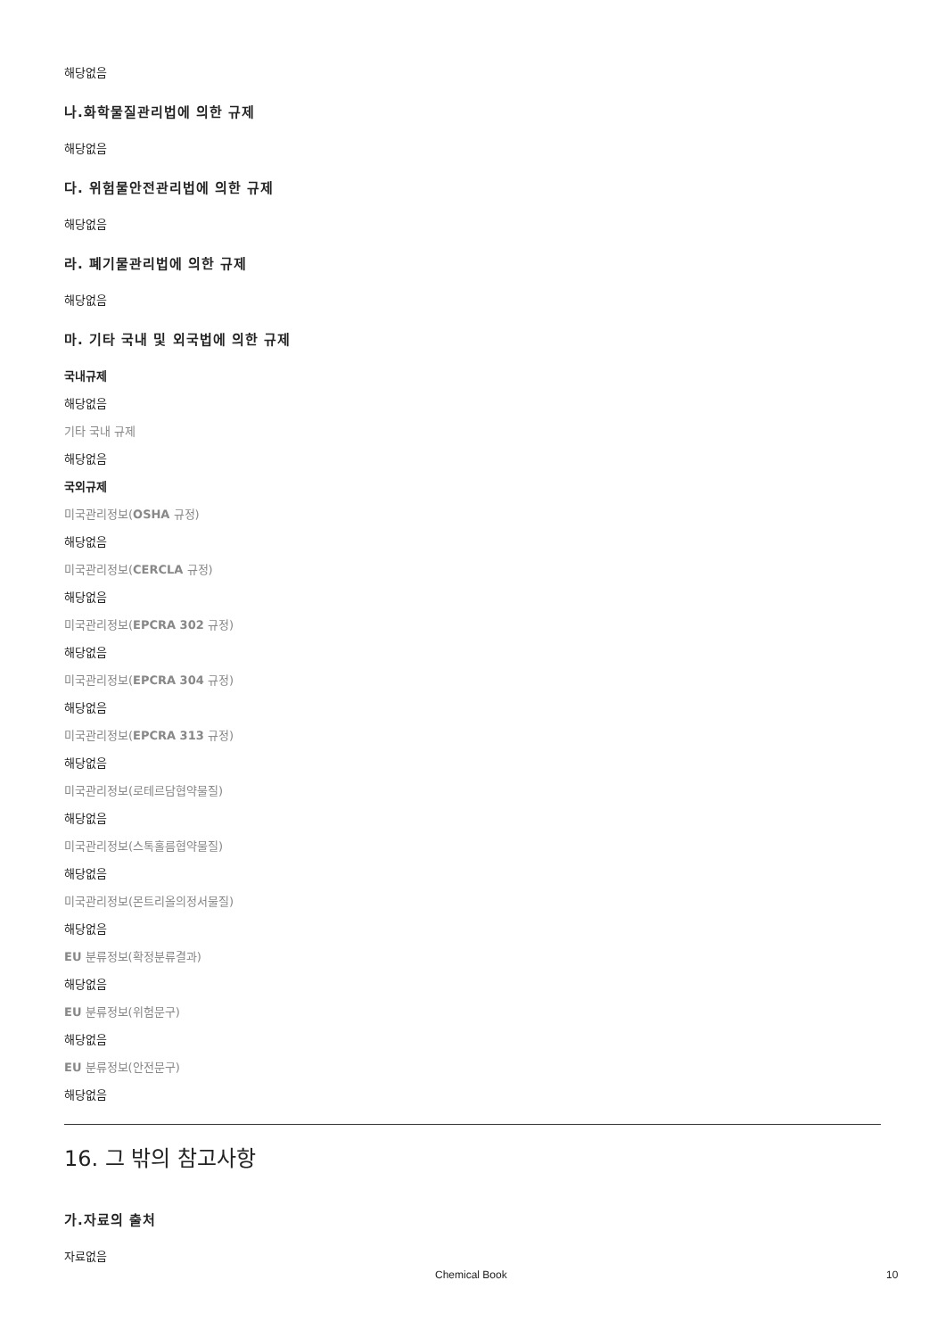해당없음
나.화학물질관리법에 의한 규제
해당없음
다. 위험물안전관리법에 의한 규제
해당없음
라. 폐기물관리법에 의한 규제
해당없음
마. 기타 국내 및 외국법에 의한 규제
국내규제
해당없음
기타 국내 규제
해당없음
국외규제
미국관리정보(OSHA 규정)
해당없음
미국관리정보(CERCLA 규정)
해당없음
미국관리정보(EPCRA 302 규정)
해당없음
미국관리정보(EPCRA 304 규정)
해당없음
미국관리정보(EPCRA 313 규정)
해당없음
미국관리정보(로테르담협약물질)
해당없음
미국관리정보(스톡홀름협약물질)
해당없음
미국관리정보(몬트리올의정서물질)
해당없음
EU 분류정보(확정분류결과)
해당없음
EU 분류정보(위험문구)
해당없음
EU 분류정보(안전문구)
해당없음
16. 그 밖의 참고사항
가.자료의 출처
자료없음
Chemical Book 10